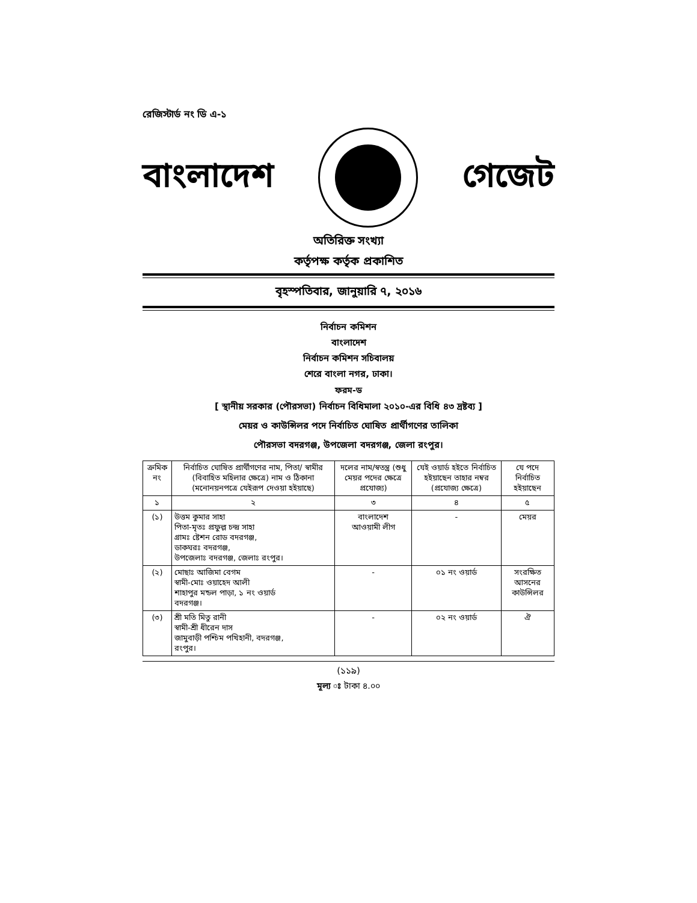রেজিস্টার্ড নং ডি এ-১
বাংলাদেশ গেজেট
অতিরিক্ত সংখ্যা
কর্তৃপক্ষ কর্তৃক প্রকাশিত
বৃহস্পতিবার, জানুয়ারি ৭, ২০১৬
নির্বাচন কমিশন
বাংলাদেশ
নির্বাচন কমিশন সচিবালয়
শেরে বাংলা নগর, ঢাকা।
ফরম-ড
[ স্থানীয় সরকার (পৌরসভা) নির্বাচন বিধিমালা ২০১০-এর বিধি ৪৩ দ্রষ্টব্য ]
মেয়র ও কাউন্সিলর পদে নির্বাচিত ঘোষিত প্রার্থীগণের তালিকা
পৌরসভা বদরগঞ্জ, উপজেলা বদরগঞ্জ, জেলা রংপুর।
| ক্রমিক নং | নির্বাচিত ঘোষিত প্রার্থীগণের নাম, পিতা/ স্বামীর (বিবাহিত মহিলার ক্ষেত্রে) নাম ও ঠিকানা (মনোনয়নপত্রে যেইরূপ দেওয়া হইয়াছে) | দলের নাম/স্বতন্ত্র (শুধু মেয়র পদের ক্ষেত্রে প্রযোজ্য) | যেই ওয়ার্ড হইতে নির্বাচিত হইয়াছেন তাহার নম্বর (প্রযোজ্য ক্ষেত্রে) | যে পদে নির্বাচিত হইয়াছেন |
| --- | --- | --- | --- | --- |
| ১ | ২ | ৩ | ৪ | ৫ |
| (১) | উত্তম কুমার সাহা পিতা-মৃতঃ প্রফুল্ল চন্দ্র সাহা গ্রামঃ ষ্টেশন রোড বদরগঞ্জ, ডাকঘরঃ বদরগঞ্জ, উপজেলাঃ বদরগঞ্জ, জেলাঃ রংপুর। | বাংলাদেশ আওয়ামী লীগ | - | মেয়র |
| (২) | মোছাঃ আজিমা বেগম স্বামী-মোঃ ওয়াহেদ আলী শাহাপুর মন্ডল পাড়া, ১ নং ওয়ার্ড বদরগঞ্জ। | - | ০১ নং ওয়ার্ড | সংরক্ষিত আসনের কাউন্সিলর |
| (৩) | শ্রী মতি মিতু রানী স্বামী-শ্রী ধীরেন দাস জামুবাড়ী পশ্চিম পখিহানী, বদরগঞ্জ, রংপুর। | - | ০২ নং ওয়ার্ড | ঐ |
(১১৯)
মূল্য ঃ টাকা ৪.০০